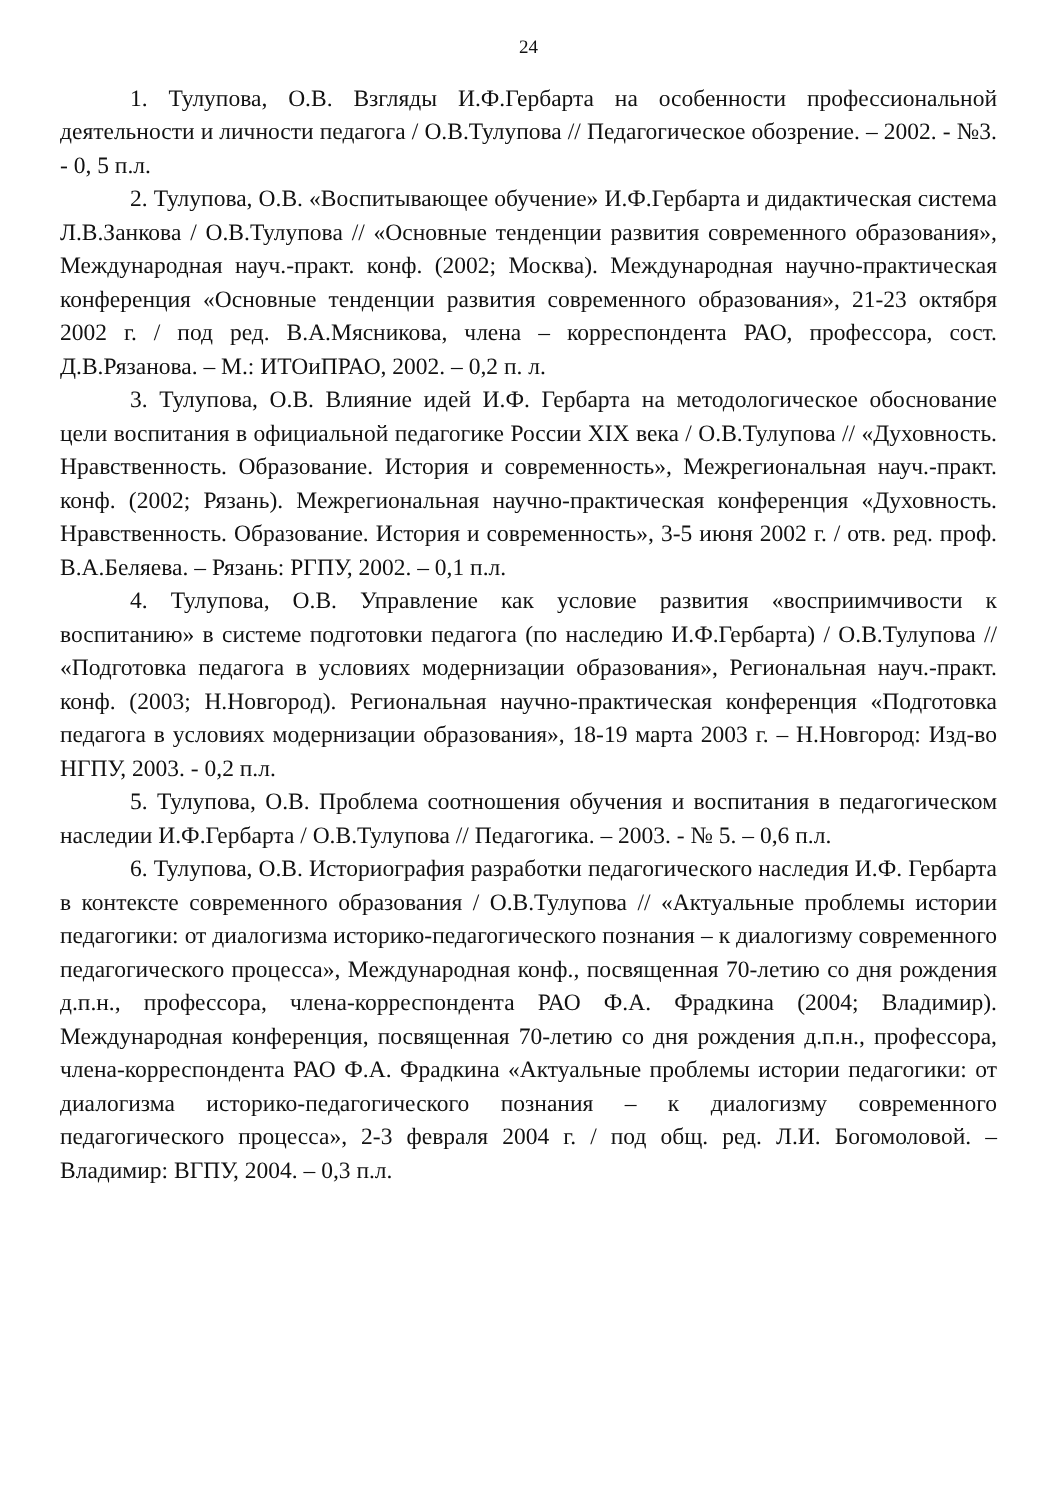24
1. Тулупова, О.В. Взгляды И.Ф.Гербарта на особенности профессиональной деятельности и личности педагога / О.В.Тулупова // Педагогическое обозрение. – 2002. - №3. - 0, 5 п.л.
2. Тулупова, О.В. «Воспитывающее обучение» И.Ф.Гербарта и дидактическая система Л.В.Занкова / О.В.Тулупова // «Основные тенденции развития современного образования», Международная науч.-практ. конф. (2002; Москва). Международная научно-практическая конференция «Основные тенденции развития современного образования», 21-23 октября 2002 г. / под ред. В.А.Мясникова, члена – корреспондента РАО, профессора, сост. Д.В.Рязанова. – М.: ИТОиПРАО, 2002. – 0,2 п. л.
3. Тулупова, О.В. Влияние идей И.Ф. Гербарта на методологическое обоснование цели воспитания в официальной педагогике России XIX века / О.В.Тулупова // «Духовность. Нравственность. Образование. История и современность», Межрегиональная науч.-практ. конф. (2002; Рязань). Межрегиональная научно-практическая конференция «Духовность. Нравственность. Образование. История и современность», 3-5 июня 2002 г. / отв. ред. проф. В.А.Беляева. – Рязань: РГПУ, 2002. – 0,1 п.л.
4. Тулупова, О.В. Управление как условие развития «восприимчивости к воспитанию» в системе подготовки педагога (по наследию И.Ф.Гербарта) / О.В.Тулупова // «Подготовка педагога в условиях модернизации образования», Региональная науч.-практ. конф. (2003; Н.Новгород). Региональная научно-практическая конференция «Подготовка педагога в условиях модернизации образования», 18-19 марта 2003 г. – Н.Новгород: Изд-во НГПУ, 2003. - 0,2 п.л.
5. Тулупова, О.В. Проблема соотношения обучения и воспитания в педагогическом наследии И.Ф.Гербарта / О.В.Тулупова // Педагогика. – 2003. - № 5. – 0,6 п.л.
6. Тулупова, О.В. Историография разработки педагогического наследия И.Ф. Гербарта в контексте современного образования / О.В.Тулупова // «Актуальные проблемы истории педагогики: от диалогизма историко-педагогического познания – к диалогизму современного педагогического процесса», Международная конф., посвященная 70-летию со дня рождения д.п.н., профессора, члена-корреспондента РАО Ф.А. Фрадкина (2004; Владимир). Международная конференция, посвященная 70-летию со дня рождения д.п.н., профессора, члена-корреспондента РАО Ф.А. Фрадкина «Актуальные проблемы истории педагогики: от диалогизма историко-педагогического познания – к диалогизму современного педагогического процесса», 2-3 февраля 2004 г. / под общ. ред. Л.И. Богомоловой. – Владимир: ВГПУ, 2004. – 0,3 п.л.